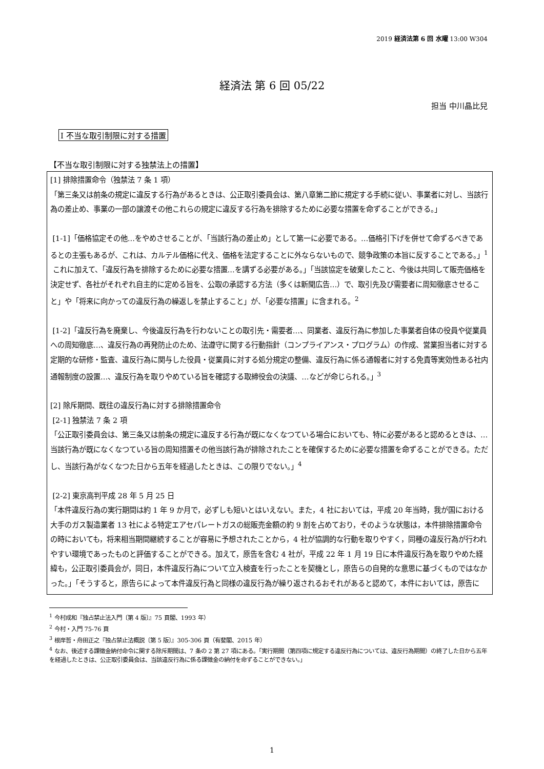2019 経済法第 6 回 水曜 13:00 W304
経済法 第 6 回 05/22
担当 中川晶比兒
I 不当な取引制限に対する措置
【不当な取引制限に対する独禁法上の措置】
[1] 排除措置命令（独禁法 7 条 1 項）
「第三条又は前条の規定に違反する行為があるときは、公正取引委員会は、第八章第二節に規定する手続に従い、事業者に対し、当該行為の差止め、事業の一部の譲渡その他これらの規定に違反する行為を排除するために必要な措置を命ずることができる。」
[1-1]「価格協定その他…をやめさせることが、「当該行為の差止め」として第一に必要である。…価格引下げを併せて命ずるべきであるとの主張もあるが、これは、カルテル価格に代え、価格を法定することに外ならないもので、競争政策の本旨に反することである。」<sup>1</sup>
これに加えて、「違反行為を排除するために必要な措置…を講ずる必要がある。」「当該協定を破棄したこと、今後は共同して販売価格を決定せず、各社がそれぞれ自主的に定める旨を、公取の承認する方法（多くは新聞広告…）で、取引先及び需要者に周知徹底させること」や「将来に向かっての違反行為の繰返しを禁止すること」が、「必要な措置」に含まれる。<sup>2</sup>
[1-2]「違反行為を廃棄し、今後違反行為を行わないことの取引先・需要者…、同業者、違反行為に参加した事業者自体の役員や従業員への周知徹底…、違反行為の再発防止のため、法遵守に関する行動指針（コンプライアンス・プログラム）の作成、営業担当者に対する定期的な研修・監査、違反行為に関与した役員・従業員に対する処分規定の整備、違反行為に係る通報者に対する免責等実効性ある社内通報制度の設置…、違反行為を取りやめている旨を確認する取締役会の決議、…などが命じられる。」<sup>3</sup>
[2] 除斥期間、既往の違反行為に対する排除措置命令
[2-1] 独禁法 7 条 2 項
「公正取引委員会は、第三条又は前条の規定に違反する行為が既になくなつている場合においても、特に必要があると認めるときは、…当該行為が既になくなつている旨の周知措置その他当該行為が排除されたことを確保するために必要な措置を命ずることができる。ただし、当該行為がなくなつた日から五年を経過したときは、この限りでない。」<sup>4</sup>
[2-2] 東京高判平成 28 年 5 月 25 日
「本件違反行為の実行期間は約 1 年 9 か月で，必ずしも短いとはいえない。また，4 社においては，平成 20 年当時，我が国における大手のガス製造業者 13 社による特定エアセパレートガスの総販売金額の約 9 割を占めており，そのような状態は，本件排除措置命令の時においても，将来相当期間継続することが容易に予想されたことから，4 社が協調的な行動を取りやすく，同種の違反行為が行われやすい環境であったものと評価することができる。加えて，原告を含む 4 社が，平成 22 年 1 月 19 日に本件違反行為を取りやめた経緯も，公正取引委員会が，同日，本件違反行為について立入検査を行ったことを契機とし，原告らの自発的な意思に基づくものではなかった。」「そうすると，原告らによって本件違反行為と同様の違反行為が繰り返されるおそれがあると認めて，本件においては，原告に
<sup>1</sup> 今村成和『独占禁止法入門〔第 4 版〕』75 頁閣、1993 年）
<sup>2</sup> 今村・入門 75-76 頁
<sup>3</sup> 根岸哲・舟田正之『独占禁止法概説〔第 5 版〕』305-306 頁（有斐閣、2015 年）
<sup>4</sup> なお、後述する課徴金納付命令に関する除斥期間は、7 条の 2 第 27 項にある。「実行期間（第四項に規定する違反行為については、違反行為期間）の終了した日から五年を経過したときは、公正取引委員会は、当該違反行為に係る課徴金の納付を命ずることができない。」
1